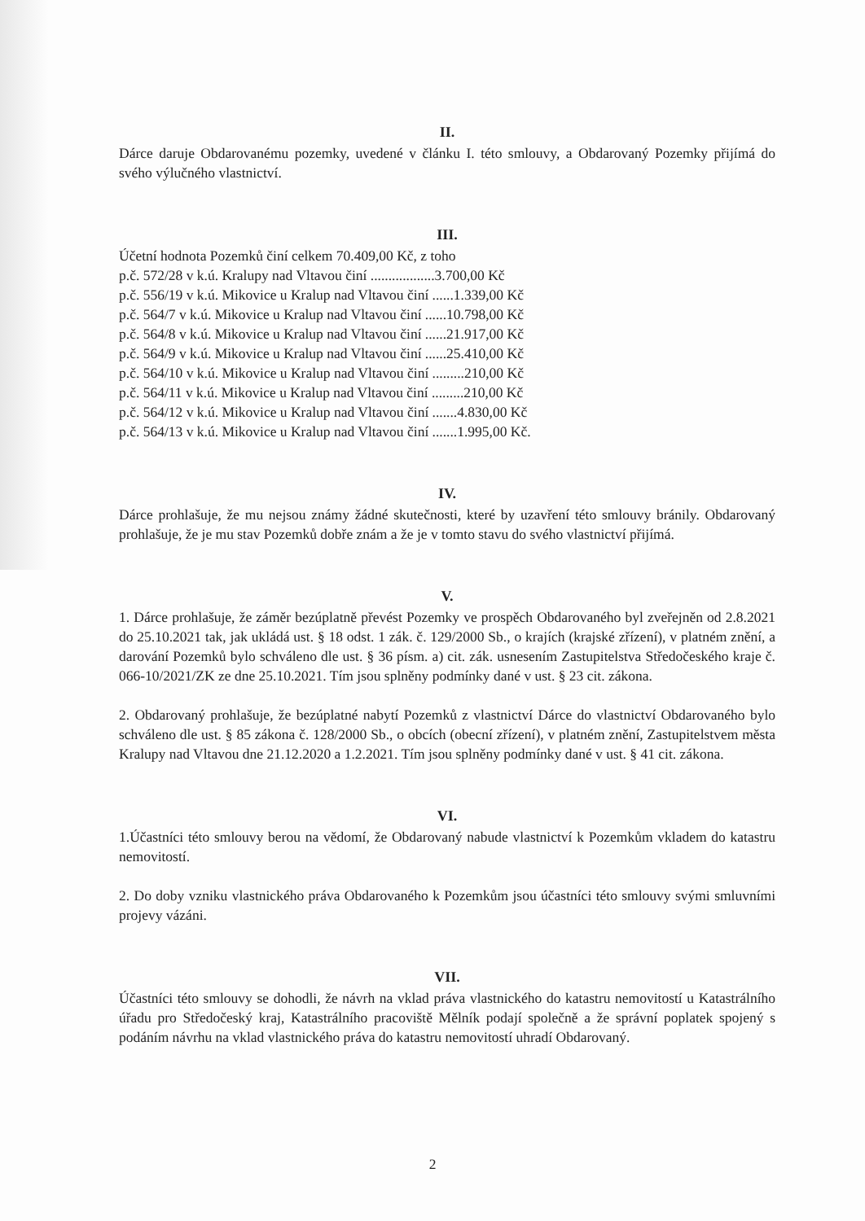II.
Dárce daruje Obdarovanému pozemky, uvedené v článku I. této smlouvy, a Obdarovaný Pozemky přijímá do svého výlučného vlastnictví.
III.
Účetní hodnota Pozemků činí celkem 70.409,00 Kč, z toho
p.č. 572/28 v k.ú. Kralupy nad Vltavou činí ..................3.700,00 Kč
p.č. 556/19 v k.ú. Mikovice u Kralup nad Vltavou činí ......1.339,00 Kč
p.č. 564/7 v k.ú. Mikovice u Kralup nad Vltavou činí ......10.798,00 Kč
p.č. 564/8 v k.ú. Mikovice u Kralup nad Vltavou činí ......21.917,00 Kč
p.č. 564/9 v k.ú. Mikovice u Kralup nad Vltavou činí ......25.410,00 Kč
p.č. 564/10 v k.ú. Mikovice u Kralup nad Vltavou činí .........210,00 Kč
p.č. 564/11 v k.ú. Mikovice u Kralup nad Vltavou činí .........210,00 Kč
p.č. 564/12 v k.ú. Mikovice u Kralup nad Vltavou činí .......4.830,00 Kč
p.č. 564/13 v k.ú. Mikovice u Kralup nad Vltavou činí .......1.995,00 Kč.
IV.
Dárce prohlašuje, že mu nejsou známy žádné skutečnosti, které by uzavření této smlouvy bránily. Obdarovaný prohlašuje, že je mu stav Pozemků dobře znám a že je v tomto stavu do svého vlastnictví přijímá.
V.
1. Dárce prohlašuje, že záměr bezúplatně převést Pozemky ve prospěch Obdarovaného byl zveřejněn od 2.8.2021 do 25.10.2021 tak, jak ukládá ust. § 18 odst. 1 zák. č. 129/2000 Sb., o krajích (krajské zřízení), v platném znění, a darování Pozemků bylo schváleno dle ust. § 36 písm. a) cit. zák. usnesením Zastupitelstva Středočeského kraje č. 066-10/2021/ZK ze dne 25.10.2021. Tím jsou splněny podmínky dané v ust. § 23 cit. zákona.
2. Obdarovaný prohlašuje, že bezúplatné nabytí Pozemků z vlastnictví Dárce do vlastnictví Obdarovaného bylo schváleno dle ust. § 85 zákona č. 128/2000 Sb., o obcích (obecní zřízení), v platném znění, Zastupitelstvem města Kralupy nad Vltavou dne 21.12.2020 a 1.2.2021. Tím jsou splněny podmínky dané v ust. § 41 cit. zákona.
VI.
1.Účastníci této smlouvy berou na vědomí, že Obdarovaný nabude vlastnictví k Pozemkům vkladem do katastru nemovitostí.
2. Do doby vzniku vlastnického práva Obdarovaného k Pozemkům jsou účastníci této smlouvy svými smluvními projevy vázáni.
VII.
Účastníci této smlouvy se dohodli, že návrh na vklad práva vlastnického do katastru nemovitostí u Katastrálního úřadu pro Středočeský kraj, Katastrálního pracoviště Mělník podají společně a že správní poplatek spojený s podáním návrhu na vklad vlastnického práva do katastru nemovitostí uhradí Obdarovaný.
2